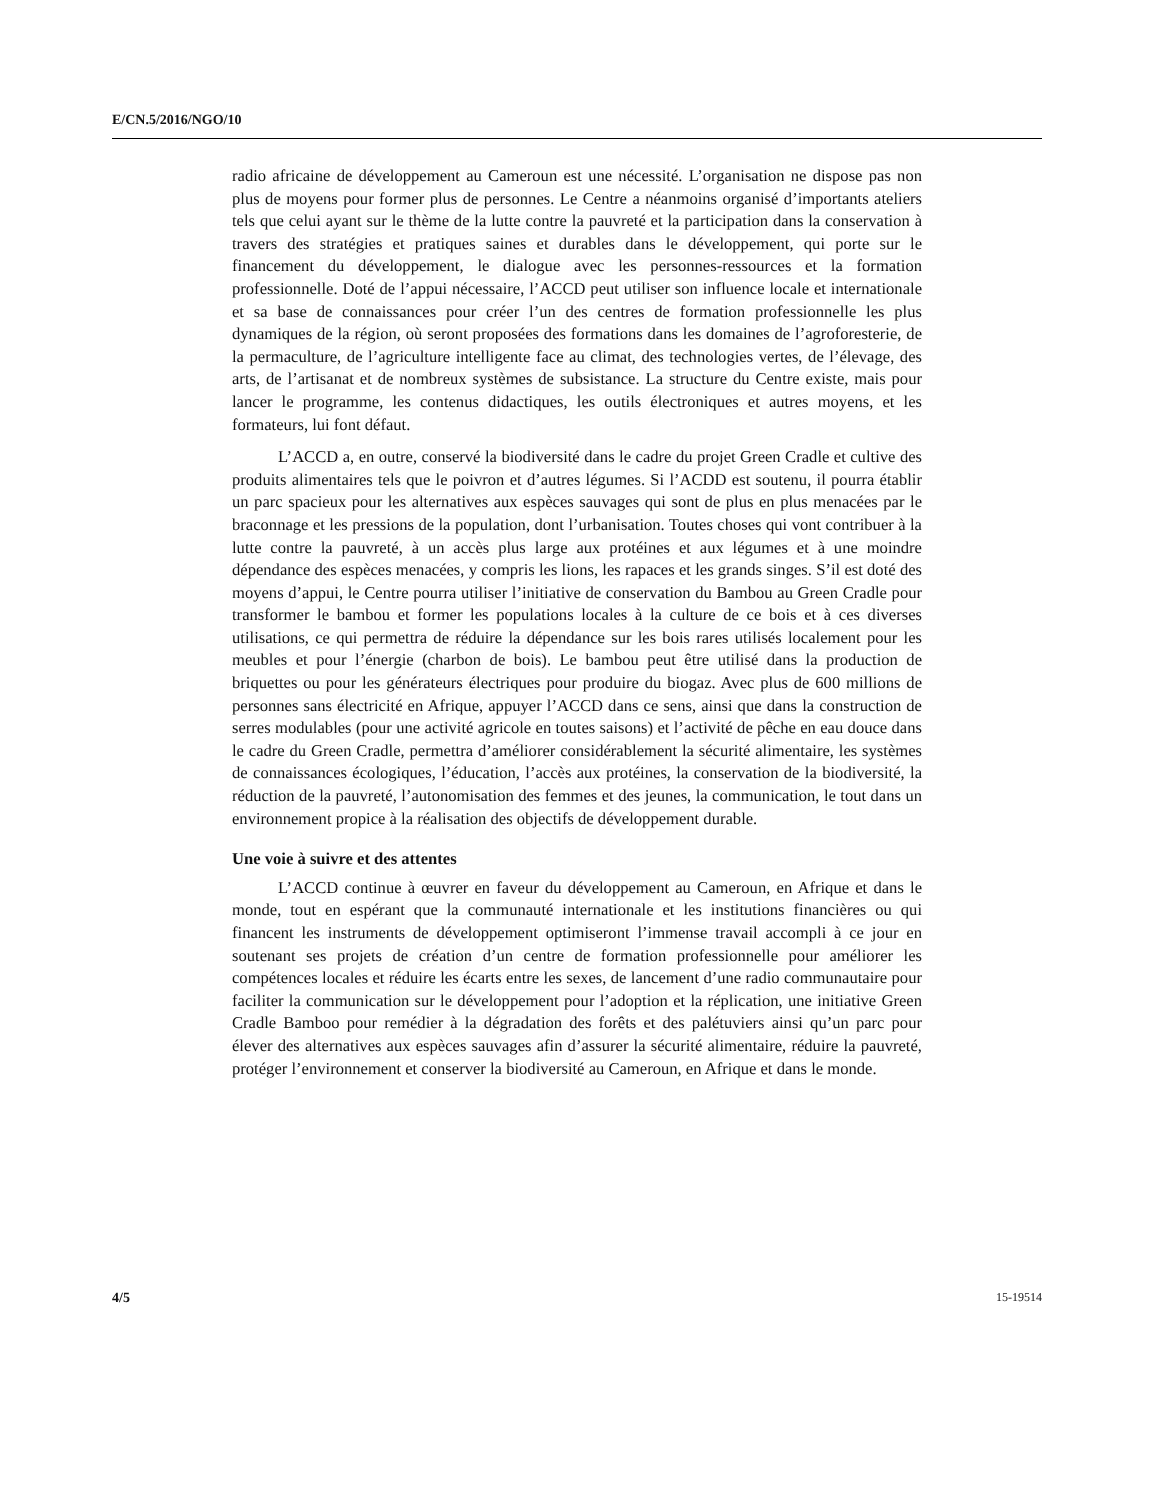E/CN.5/2016/NGO/10
radio africaine de développement au Cameroun est une nécessité. L’organisation ne dispose pas non plus de moyens pour former plus de personnes. Le Centre a néanmoins organisé d’importants ateliers tels que celui ayant sur le thème de la lutte contre la pauvreté et la participation dans la conservation à travers des stratégies et pratiques saines et durables dans le développement, qui porte sur le financement du développement, le dialogue avec les personnes-ressources et la formation professionnelle. Doté de l’appui nécessaire, l’ACCD peut utiliser son influence locale et internationale et sa base de connaissances pour créer l’un des centres de formation professionnelle les plus dynamiques de la région, où seront proposées des formations dans les domaines de l’agroforesterie, de la permaculture, de l’agriculture intelligente face au climat, des technologies vertes, de l’élevage, des arts, de l’artisanat et de nombreux systèmes de subsistance. La structure du Centre existe, mais pour lancer le programme, les contenus didactiques, les outils électroniques et autres moyens, et les formateurs, lui font défaut.
L’ACCD a, en outre, conservé la biodiversité dans le cadre du projet Green Cradle et cultive des produits alimentaires tels que le poivron et d’autres légumes. Si l’ACDD est soutenu, il pourra établir un parc spacieux pour les alternatives aux espèces sauvages qui sont de plus en plus menacées par le braconnage et les pressions de la population, dont l’urbanisation. Toutes choses qui vont contribuer à la lutte contre la pauvreté, à un accès plus large aux protéines et aux légumes et à une moindre dépendance des espèces menacées, y compris les lions, les rapaces et les grands singes. S’il est doté des moyens d’appui, le Centre pourra utiliser l’initiative de conservation du Bambou au Green Cradle pour transformer le bambou et former les populations locales à la culture de ce bois et à ces diverses utilisations, ce qui permettra de réduire la dépendance sur les bois rares utilisés localement pour les meubles et pour l’énergie (charbon de bois). Le bambou peut être utilisé dans la production de briquettes ou pour les générateurs électriques pour produire du biogaz. Avec plus de 600 millions de personnes sans électricité en Afrique, appuyer l’ACCD dans ce sens, ainsi que dans la construction de serres modulables (pour une activité agricole en toutes saisons) et l’activité de pêche en eau douce dans le cadre du Green Cradle, permettra d’améliorer considérablement la sécurité alimentaire, les systèmes de connaissances écologiques, l’éducation, l’accès aux protéines, la conservation de la biodiversité, la réduction de la pauvreté, l’autonomisation des femmes et des jeunes, la communication, le tout dans un environnement propice à la réalisation des objectifs de développement durable.
Une voie à suivre et des attentes
L’ACCD continue à œuvrer en faveur du développement au Cameroun, en Afrique et dans le monde, tout en espérant que la communauté internationale et les institutions financières ou qui financent les instruments de développement optimiseront l’immense travail accompli à ce jour en soutenant ses projets de création d’un centre de formation professionnelle pour améliorer les compétences locales et réduire les écarts entre les sexes, de lancement d’une radio communautaire pour faciliter la communication sur le développement pour l’adoption et la réplication, une initiative Green Cradle Bamboo pour remédier à la dégradation des forêts et des palétuviers ainsi qu’un parc pour élever des alternatives aux espèces sauvages afin d’assurer la sécurité alimentaire, réduire la pauvreté, protéger l’environnement et conserver la biodiversité au Cameroun, en Afrique et dans le monde.
4/5 15-19514